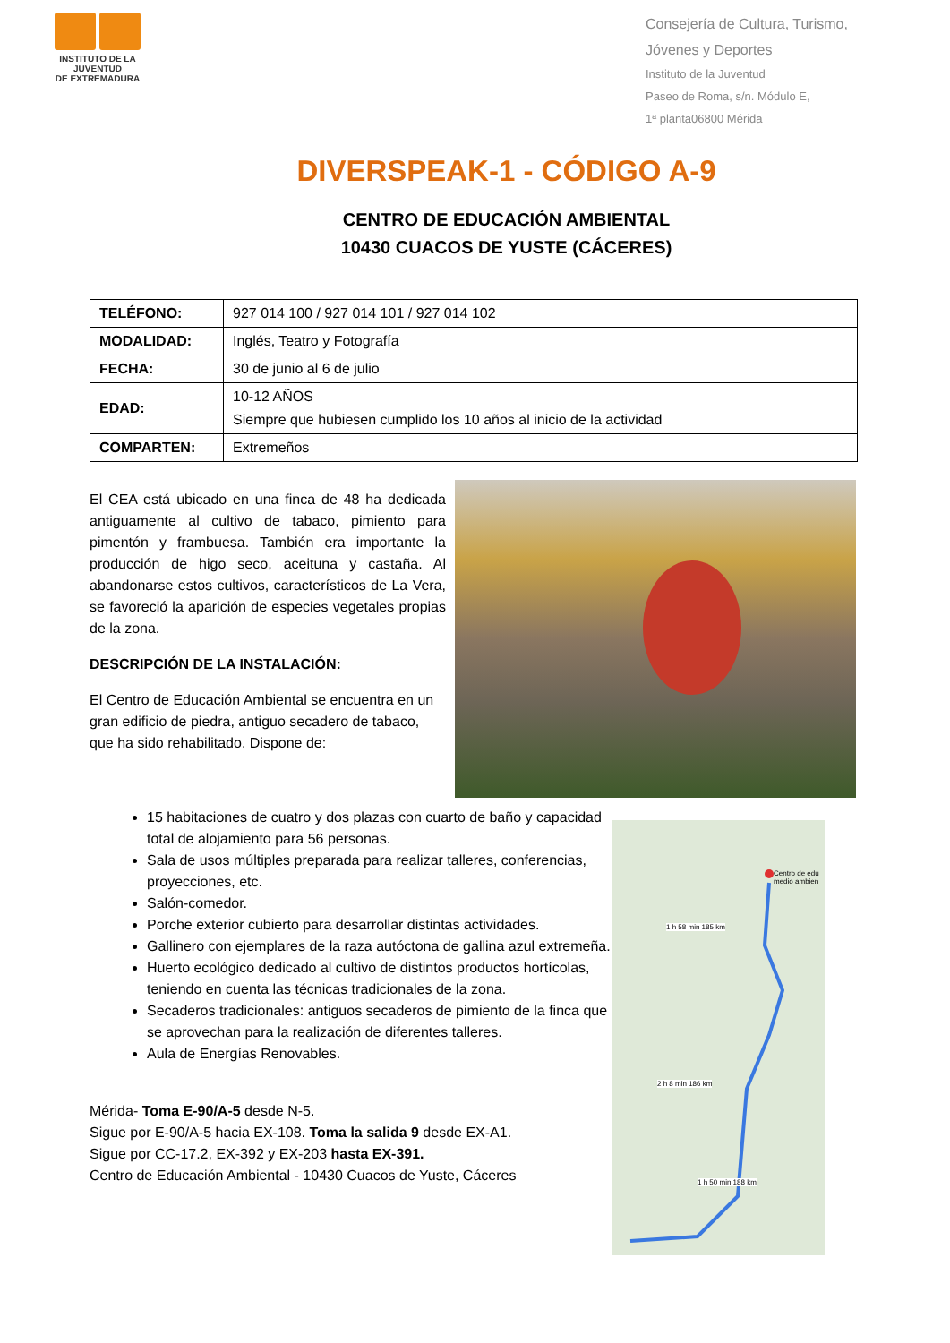INSTITUTO DE LA JUVENTUD
DE EXTREMADURA
Consejería de Cultura, Turismo,
Jóvenes y Deportes
Instituto de la Juventud
Paseo de Roma, s/n. Módulo E,
1ª planta06800 Mérida
DIVERSPEAK-1 - CÓDIGO A-9
CENTRO DE EDUCACIÓN AMBIENTAL
10430 CUACOS DE YUSTE (CÁCERES)
| TELÉFONO: | 927 014 100 / 927 014 101 / 927 014 102 |
| MODALIDAD: | Inglés, Teatro y Fotografía |
| FECHA: | 30 de junio al 6 de julio |
| EDAD: | 10-12 AÑOS Siempre que hubiesen cumplido los 10 años al inicio de la actividad |
| COMPARTEN: | Extremeños |
El CEA está ubicado en una finca de 48 ha dedicada antiguamente al cultivo de tabaco, pimiento para pimentón y frambuesa. También era importante la producción de higo seco, aceituna y castaña. Al abandonarse estos cultivos, característicos de La Vera, se favoreció la aparición de especies vegetales propias de la zona.
DESCRIPCIÓN DE LA INSTALACIÓN:
El Centro de Educación Ambiental se encuentra en un gran edificio de piedra, antiguo secadero de tabaco, que ha sido rehabilitado. Dispone de:
15 habitaciones de cuatro y dos plazas con cuarto de baño y capacidad total de alojamiento para 56 personas.
Sala de usos múltiples preparada para realizar talleres, conferencias, proyecciones, etc.
Salón-comedor.
Porche exterior cubierto para desarrollar distintas actividades.
Gallinero con ejemplares de la raza autóctona de gallina azul extremeña.
Huerto ecológico dedicado al cultivo de distintos productos hortícolas, teniendo en cuenta las técnicas tradicionales de la zona.
Secaderos tradicionales: antiguos secaderos de pimiento de la finca que se aprovechan para la realización de diferentes talleres.
Aula de Energías Renovables.
Mérida- Toma E-90/A-5 desde N-5.
Sigue por E-90/A-5 hacia EX-108. Toma la salida 9 desde EX-A1.
Sigue por CC-17.2, EX-392 y EX-203 hasta EX-391.
Centro de Educación Ambiental - 10430 Cuacos de Yuste, Cáceres
Centro de edu medio ambien
1 h 58 min 185 km
2 h 8 min 186 km
1 h 50 min 188 km